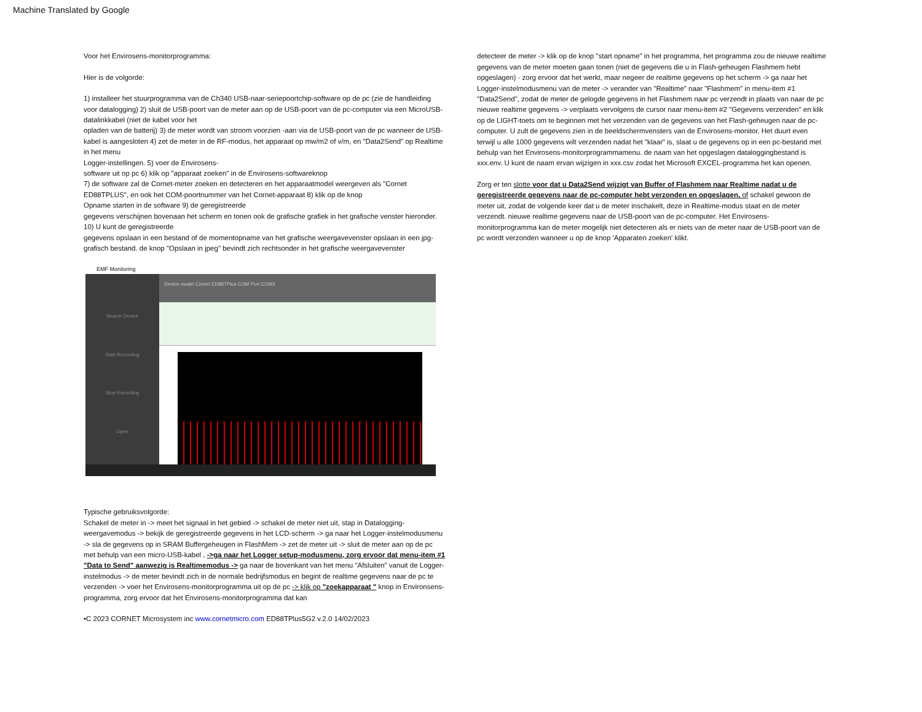Machine Translated by Google
Voor het Envirosens-monitorprogramma:
Hier is de volgorde:
1) installeer het stuurprogramma van de Ch340 USB-naar-seriepoortchip-software op de pc (zie de handleiding
voor datalogging) 2) sluit de USB-poort van de meter aan op de USB-poort van de pc-computer via een MicroUSB-datalinkkabel (niet de kabel voor het
opladen van de batterij) 3) de meter wordt van stroom voorzien -aan via de USB-poort van de pc wanneer de USB-kabel is aangesloten 4) zet de meter in de RF-modus, het apparaat op mw/m2 of v/m, en "Data2Send" op Realtime in het menu
Logger-instellingen. 5) voer de Envirosens-
software uit op pc 6) klik op "apparaat zoeken" in de Envirosens-softwareknop
7) de software zal de Cornet-meter zoeken en detecteren en het apparaatmodel weergeven als "Cornet ED88TPLUS", en ook het COM-poortnummer van het Cornet-apparaat 8) klik op de knop
Opname starten in de software 9) de geregistreerde
gegevens verschijnen bovenaan het scherm en tonen ook de grafische grafiek in het grafische venster hieronder. 10) U kunt de geregistreerde
gegevens opslaan in een bestand of de momentopname van het grafische weergavevenster opslaan in een jpg-grafisch bestand. de knop "Opslaan in jpeg" bevindt zich rechtsonder in het grafische weergavevenster
EMF Monitoring
Search Device
Start Recording
Stop Recording
Open
Device model Cornet ED88TPlus COM Port COM3
Typische gebruiksvolgorde:
Schakel de meter in -> meet het signaal in het gebied -> schakel de meter niet uit, stap in Datalogging-weergavemodus -> bekijk de geregistreerde gegevens in het LCD-scherm -> ga naar het Logger-instelmodusmenu -> sla de gegevens op in SRAM Buffergeheugen in FlashMem -> zet de meter uit -> sluit de meter aan op de pc met behulp van een micro-USB-kabel , ->ga naar het Logger setup-modusmenu, zorg ervoor dat menu-item #1 "Data to Send" aanwezig is Realtimemodus -> ga naar de bovenkant van het menu "Afsluiten" vanuit de Logger-instelmodus -> de meter bevindt zich in de normale bedrijfsmodus en begint de realtime gegevens naar de pc te verzenden -> voer het Envirosens-monitorprogramma uit op de pc -> klik op "zoekapparaat " knop in Environsens-programma, zorg ervoor dat het Envirosens-monitorprogramma dat kan
•C 2023 CORNET Microsystem inc www.cornetmicro.com ED88TPlus5G2 v.2.0 14/02/2023
detecteer de meter -> klik op de knop "start opname" in het programma, het programma zou de nieuwe realtime gegevens van de meter moeten gaan tonen (niet de gegevens die u in Flash-geheugen Flashmem hebt opgeslagen) · zorg ervoor dat het werkt, maar negeer de realtime gegevens op het scherm -> ga naar het Logger-instelmodusmenu van de meter -> verander van "Realtime" naar "Flashmem" in menu-item #1 "Data2Send", zodat de meter de gelogde gegevens in het Flashmem naar pc verzendt in plaats van naar de pc nieuwe realtime gegevens -> verplaats vervolgens de cursor naar menu-item #2 "Gegevens verzenden" en klik op de LIGHT-toets om te beginnen met het verzenden van de gegevens van het Flash-geheugen naar de pc-computer. U zult de gegevens zien in de beeldschermvensters van de Envirosens-monitor. Het duurt even terwijl u alle 1000 gegevens wilt verzenden nadat het "klaar" is, slaat u de gegevens op in een pc-bestand met behulp van het Envirosens-monitorprogrammamenu. de naam van het opgeslagen dataloggingbestand is xxx.env. U kunt de naam ervan wijzigen in xxx.csv zodat het Microsoft EXCEL-programma het kan openen.
Zorg er ten slotte voor dat u Data2Send wijzigt van Buffer of Flashmem naar Realtime nadat u de geregistreerde gegevens naar de pc-computer hebt verzonden en opgeslagen, of schakel gewoon de meter uit, zodat de volgende keer dat u de meter inschakelt, deze in Realtime-modus staat en de meter verzendt. nieuwe realtime gegevens naar de USB-poort van de pc-computer. Het Envirosens-monitorprogramma kan de meter mogelijk niet detecteren als er niets van de meter naar de USB-poort van de pc wordt verzonden wanneer u op de knop 'Apparaten zoeken' klikt.